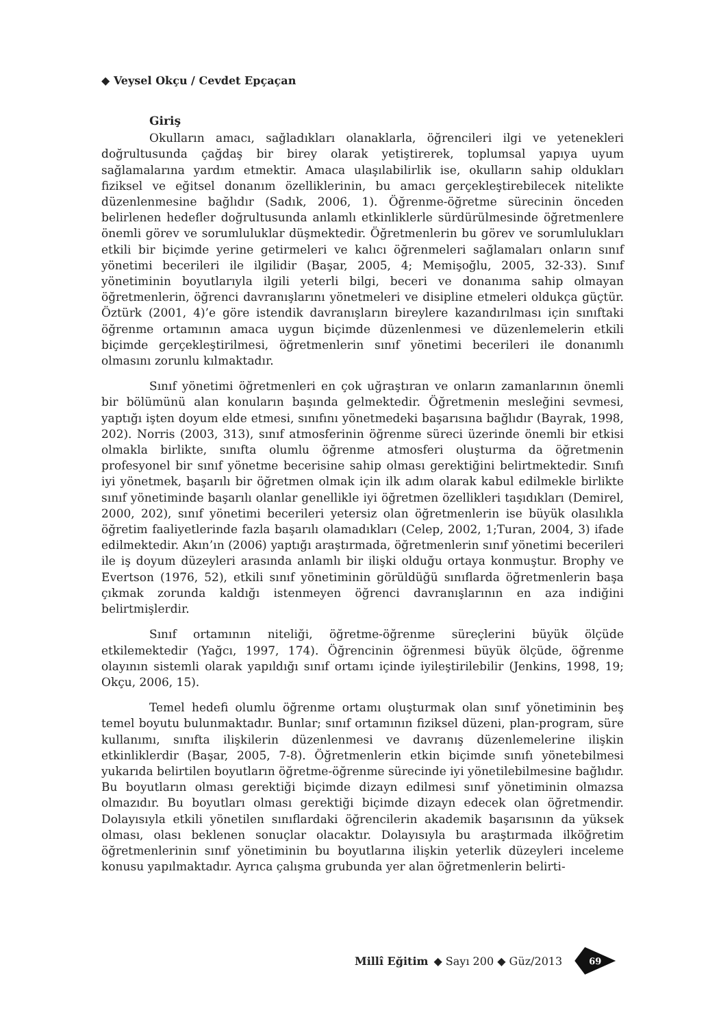◆ Veysel Okçu / Cevdet Epçaçan
Giriş
Okulların amacı, sağladıkları olanaklarla, öğrencileri ilgi ve yetenekleri doğrultusunda çağdaş bir birey olarak yetiştirerek, toplumsal yapıya uyum sağlamalarına yardım etmektir. Amaca ulaşılabilirlik ise, okulların sahip oldukları fiziksel ve eğitsel donanım özelliklerinin, bu amacı gerçekleştirebilecek nitelikte düzenlenmesine bağlıdır (Sadık, 2006, 1). Öğrenme-öğretme sürecinin önceden belirlenen hedefler doğrultusunda anlamlı etkinliklerle sürdürülmesinde öğretmenlere önemli görev ve sorumluluklar düşmektedir. Öğretmenlerin bu görev ve sorumlulukları etkili bir biçimde yerine getirmeleri ve kalıcı öğrenmeleri sağlamaları onların sınıf yönetimi becerileri ile ilgilidir (Başar, 2005, 4; Memişoğlu, 2005, 32-33). Sınıf yönetiminin boyutlarıyla ilgili yeterli bilgi, beceri ve donanıma sahip olmayan öğretmenlerin, öğrenci davranışlarını yönetmeleri ve disipline etmeleri oldukça güçtür. Öztürk (2001, 4)’e göre istendik davranışların bireylere kazandırılması için sınıftaki öğrenme ortamının amaca uygun biçimde düzenlenmesi ve düzenlemelerin etkili biçimde gerçekleştirilmesi, öğretmenlerin sınıf yönetimi becerileri ile donanımlı olmasını zorunlu kılmaktadır.
Sınıf yönetimi öğretmenleri en çok uğraştıran ve onların zamanlarının önemli bir bölümünü alan konuların başında gelmektedir. Öğretmenin mesleğini sevmesi, yaptığı işten doyum elde etmesi, sınıfını yönetmedeki başarısına bağlıdır (Bayrak, 1998, 202). Norris (2003, 313), sınıf atmosferinin öğrenme süreci üzerinde önemli bir etkisi olmakla birlikte, sınıfta olumlu öğrenme atmosferi oluşturma da öğretmenin profesyonel bir sınıf yönetme becerisine sahip olması gerektiğini belirtmektedir. Sınıfı iyi yönetmek, başarılı bir öğretmen olmak için ilk adım olarak kabul edilmekle birlikte sınıf yönetiminde başarılı olanlar genellikle iyi öğretmen özellikleri taşıdıkları (Demirel, 2000, 202), sınıf yönetimi becerileri yetersiz olan öğretmenlerin ise büyük olasılıkla öğretim faaliyetlerinde fazla başarılı olamadıkları (Celep, 2002, 1;Turan, 2004, 3) ifade edilmektedir. Akın’ın (2006) yaptığı araştırmada, öğretmenlerin sınıf yönetimi becerileri ile iş doyum düzeyleri arasında anlamlı bir ilişki olduğu ortaya konmuştur. Brophy ve Evertson (1976, 52), etkili sınıf yönetiminin görüldüğü sınıflarda öğretmenlerin başa çıkmak zorunda kaldığı istenmeyen öğrenci davranışlarının en aza indiğini belirtmişlerdir.
Sınıf ortamının niteliği, öğretme-öğrenme süreçlerini büyük ölçüde etkilemektedir (Yağcı, 1997, 174). Öğrencinin öğrenmesi büyük ölçüde, öğrenme olayının sistemli olarak yapıldığı sınıf ortamı içinde iyileştirilebilir (Jenkins, 1998, 19; Okçu, 2006, 15).
Temel hedefi olumlu öğrenme ortamı oluşturmak olan sınıf yönetiminin beş temel boyutu bulunmaktadır. Bunlar; sınıf ortamının fiziksel düzeni, plan-program, süre kullanımı, sınıfta ilişkilerin düzenlenmesi ve davranış düzenlemelerine ilişkin etkinliklerdir (Başar, 2005, 7-8). Öğretmenlerin etkin biçimde sınıfı yönetebilmesi yukarıda belirtilen boyutların öğretme-öğrenme sürecinde iyi yönetilebilmesine bağlıdır. Bu boyutların olması gerektiği biçimde dizayn edilmesi sınıf yönetiminin olmazsa olmazıdır. Bu boyutları olması gerektiği biçimde dizayn edecek olan öğretmendir. Dolayısıyla etkili yönetilen sınıflardaki öğrencilerin akademik başarısının da yüksek olması, olası beklenen sonuçlar olacaktır. Dolayısıyla bu araştırmada ilköğretim öğretmenlerinin sınıf yönetiminin bu boyutlarına ilişkin yeterlik düzeyleri inceleme konusu yapılmaktadır. Ayrıca çalışma grubunda yer alan öğretmenlerin belirti-
Millî Eğitim ◆ Sayı 200 ◆ Güz/2013
69